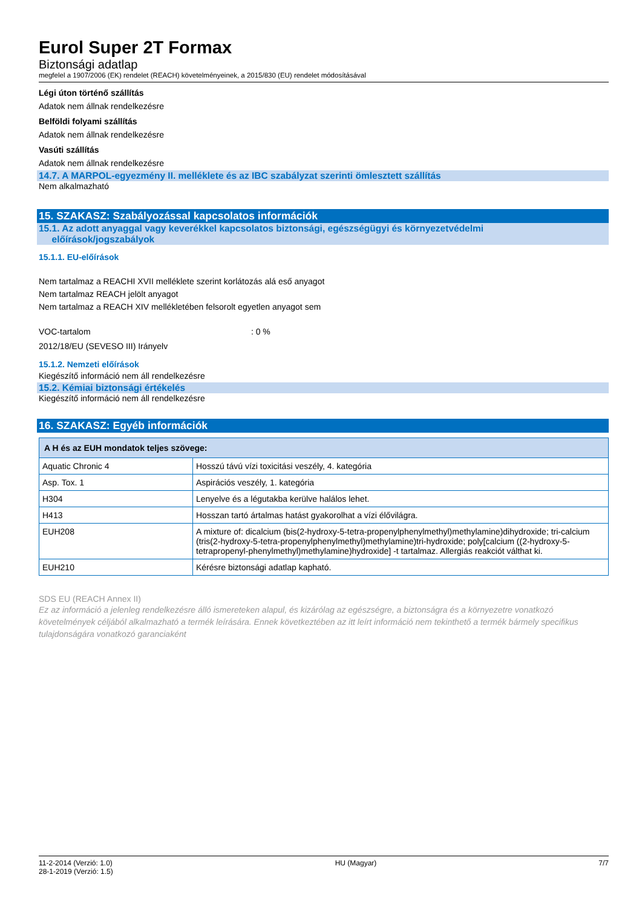Eurol Super 2T Formax
Biztonsági adatlap
megfelel a 1907/2006 (EK) rendelet (REACH) követelményeinek, a 2015/830 (EU) rendelet módosításával
Légi úton történő szállítás
Adatok nem állnak rendelkezésre
Belföldi folyami szállítás
Adatok nem állnak rendelkezésre
Vasúti szállítás
Adatok nem állnak rendelkezésre
14.7. A MARPOL-egyezmény II. melléklete és az IBC szabályzat szerinti ömlesztett szállítás
Nem alkalmazható
15. SZAKASZ: Szabályozással kapcsolatos információk
15.1. Az adott anyaggal vagy keverékkel kapcsolatos biztonsági, egészségügyi és környezetvédelmi
előírások/jogszabályok
15.1.1. EU-előírások
Nem tartalmaz a REACHI XVII melléklete szerint korlátozás alá eső anyagot
Nem tartalmaz REACH jelölt anyagot
Nem tartalmaz a REACH XIV mellékletében felsorolt egyetlen anyagot sem
VOC-tartalom : 0 %
2012/18/EU (SEVESO III) Irányelv
15.1.2. Nemzeti előírások
Kiegészítő információ nem áll rendelkezésre
15.2. Kémiai biztonsági értékelés
Kiegészítő információ nem áll rendelkezésre
16. SZAKASZ: Egyéb információk
| A H és az EUH mondatok teljes szövege: | |
| --- | --- |
| Aquatic Chronic 4 | Hosszú távú vízi toxicitási veszély, 4. kategória |
| Asp. Tox. 1 | Aspirációs veszély, 1. kategória |
| H304 | Lenyelve és a légutakba kerülve halálos lehet. |
| H413 | Hosszan tartó ártalmas hatást gyakorolhat a vízi élővilágra. |
| EUH208 | A mixture of: dicalcium (bis(2-hydroxy-5-tetra-propenylphenylmethyl)methylamine)dihydroxide; tri-calcium (tris(2-hydroxy-5-tetra-propenylphenylmethyl)methylamine)tri-hydroxide; poly[calcium ((2-hydroxy-5-tetrapropenyl-phenylmethyl)methylamine)hydroxide] -t tartalmaz. Allergiás reakciót válthat ki. |
| EUH210 | Kérésre biztonsági adatlap kapható. |
SDS EU (REACH Annex II)
Ez az információ a jelenleg rendelkezésre álló ismereteken alapul, és kizárólag az egészségre, a biztonságra és a környezetre vonatkozó követelmények céljából alkalmazható a termék leírására. Ennek következtében az itt leírt információ nem tekinthető a termék bármely specifikus tulajdonságára vonatkozó garanciaként
11-2-2014 (Verzió: 1.0)
28-1-2019 (Verzió: 1.5)
HU (Magyar) 7/7